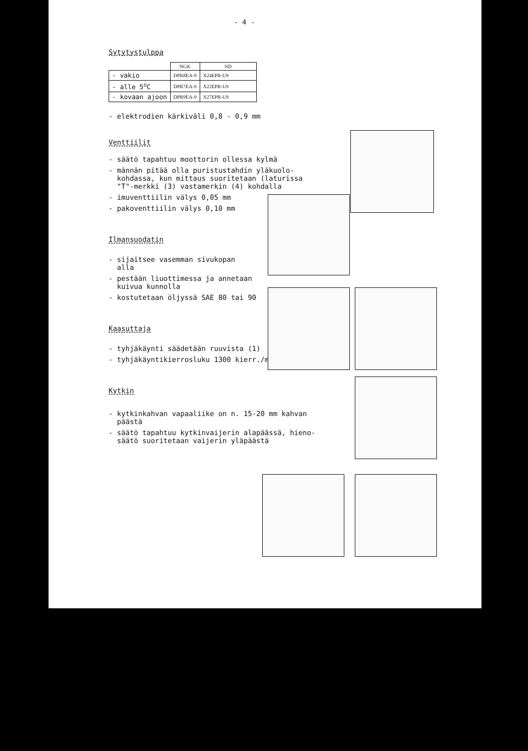- 4 -
Sytytystulppa
| | NGK | ND |
| --- | --- | --- |
| - vakio | DPR8EA-9 | X24EPR-U9 |
| - alle 5<sup>o</sup>C | DPR7EA-9 | X22EPR-U9 |
| - kovaan ajoon | DPR9EA-9 | X27EPR-U9 |
- elektrodien kärkiväli 0,8 - 0,9 mm
Venttiilit
- säätö tapahtuu moottorin ollessa kylmä
- männän pitää olla puristustahdin yläkuolo-
kohdassa, kun mittaus suoritetaan (laturissa
"T"-merkki (3) vastamerkin (4) kohdalla
- imuventtiilin välys 0,05 mm
- pakoventtiilin välys 0,10 mm
Ilmansuodatin
- sijaitsee vasemman sivukopan
alla
- pestään liuottimessa ja annetaan
kuivua kunnolla
- kostutetaan öljyssä SAE 80 tai 90
Kaasuttaja
- tyhjäkäynti säädetään ruuvista (1)
- tyhjäkäyntikierrosluku 1300 kierr./min.
Kytkin
- kytkinkahvan vapaaliike on n. 15-20 mm kahvan
päästä
- säätö tapahtuu kytkinvaijerin alapäässä, hieno-
säätö suoritetaan vaijerin yläpäästä